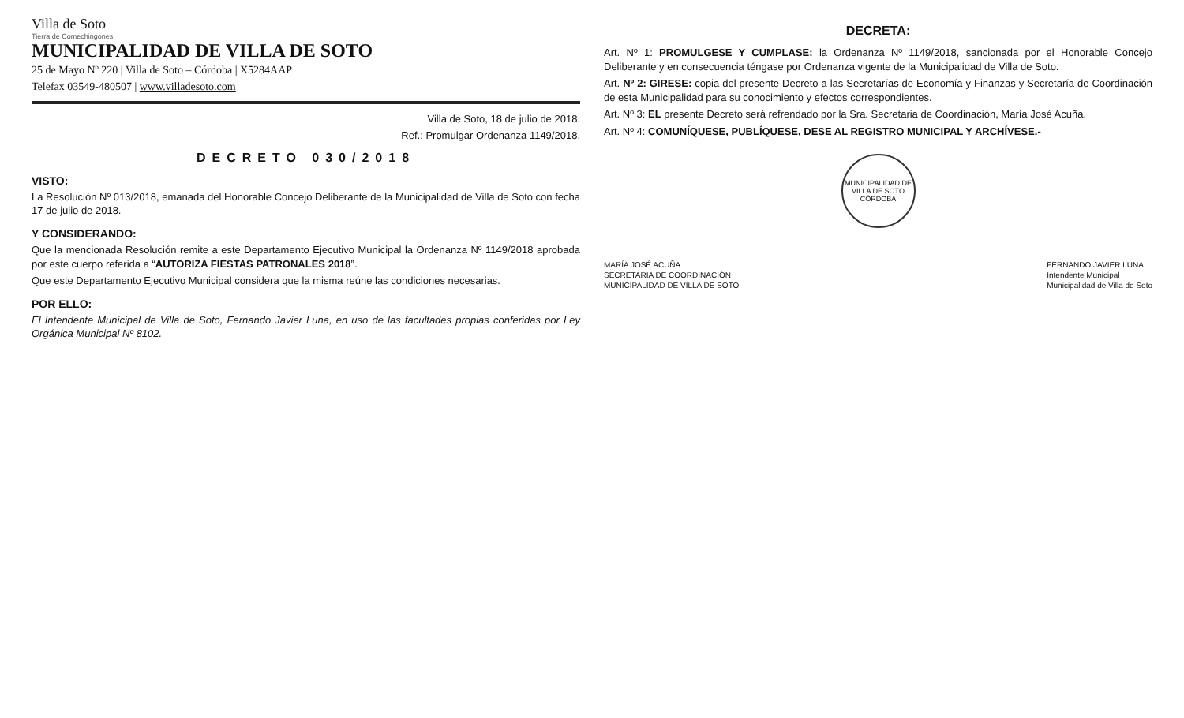Villa de Soto
Tierra de Comechingones
MUNICIPALIDAD DE VILLA DE SOTO
25 de Mayo Nº 220 | Villa de Soto – Córdoba | X5284AAP
Telefax 03549-480507 | www.villadesoto.com
Villa de Soto, 18 de julio de 2018.
Ref.: Promulgar Ordenanza 1149/2018.
DECRETO 030/2018
VISTO:
La Resolución Nº 013/2018, emanada del Honorable Concejo Deliberante de la Municipalidad de Villa de Soto con fecha 17 de julio de 2018.
Y CONSIDERANDO:
Que la mencionada Resolución remite a este Departamento Ejecutivo Municipal la Ordenanza Nº 1149/2018 aprobada por este cuerpo referida a “AUTORIZA FIESTAS PATRONALES 2018”.
Que este Departamento Ejecutivo Municipal considera que la misma reúne las condiciones necesarias.
POR ELLO:
El Intendente Municipal de Villa de Soto, Fernando Javier Luna, en uso de las facultades propias conferidas por Ley Orgánica Municipal Nº 8102.
DECRETA:
Art. Nº 1: PROMULGESE Y CUMPLASE: la Ordenanza Nº 1149/2018, sancionada por el Honorable Concejo Deliberante y en consecuencia téngase por Ordenanza vigente de la Municipalidad de Villa de Soto.
Art. Nº 2: GIRESE: copia del presente Decreto a las Secretarías de Economía y Finanzas y Secretaría de Coordinación de esta Municipalidad para su conocimiento y efectos correspondientes.
Art. Nº 3: EL presente Decreto será refrendado por la Sra. Secretaria de Coordinación, María José Acuña.
Art. Nº 4: COMUNÍQUESE, PUBLÍQUESE, DESE AL REGISTRO MUNICIPAL Y ARCHÍVESE.-
MUNICIPALIDAD DE VILLA DE SOTO
CÓRDOBA
MARÍA JOSÉ ACUÑA
SECRETARIA DE COORDINACIÓN
MUNICIPALIDAD DE VILLA DE SOTO
FERNANDO JAVIER LUNA
Intendente Municipal
Municipalidad de Villa de Soto